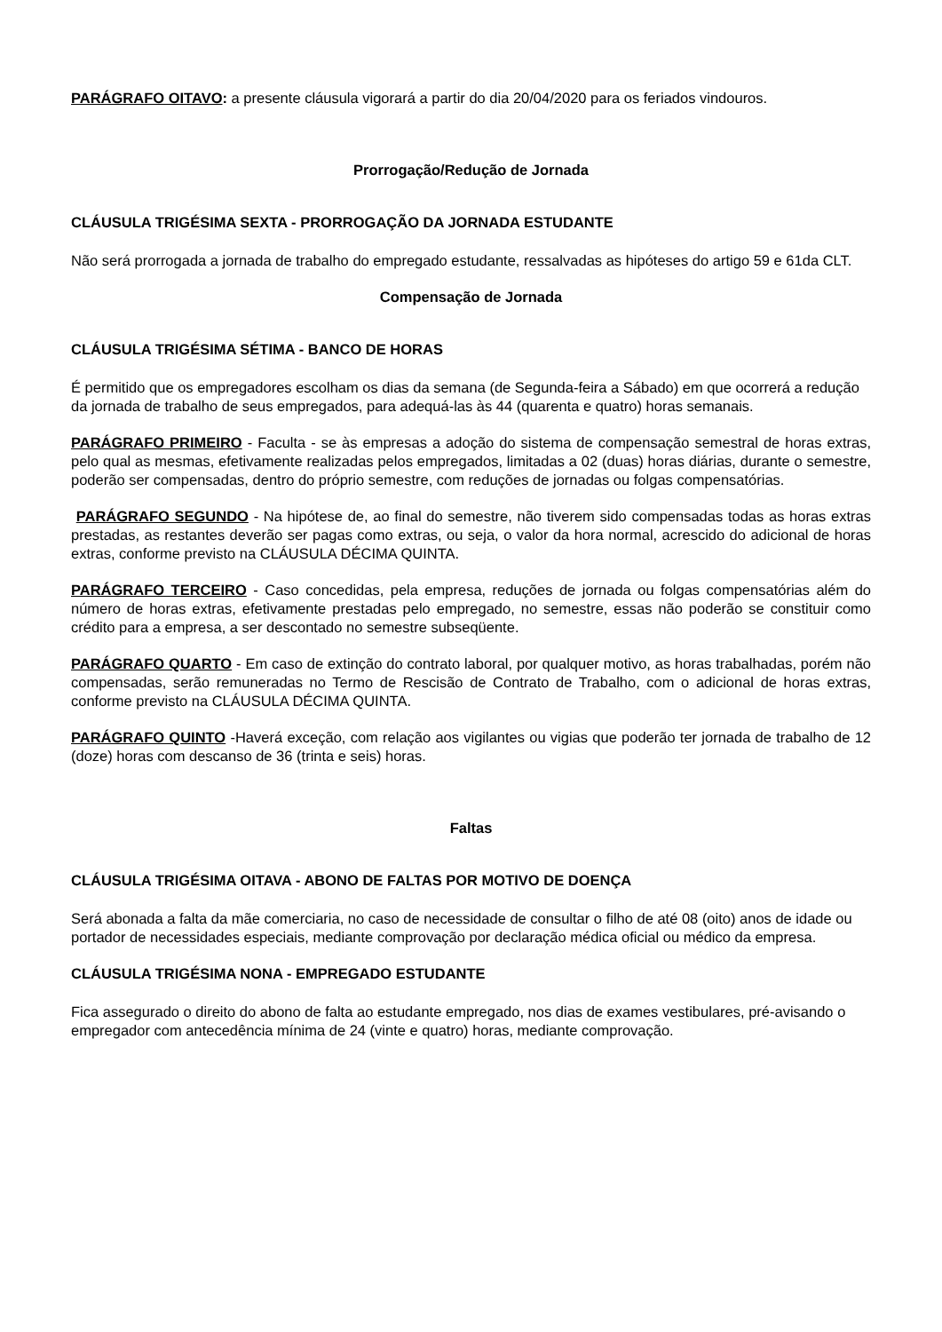PARÁGRAFO OITAVO: a presente cláusula vigorará a partir do dia 20/04/2020 para os feriados vindouros.
Prorrogação/Redução de Jornada
CLÁUSULA TRIGÉSIMA SEXTA - PRORROGAÇÃO DA JORNADA ESTUDANTE
Não será prorrogada a jornada de trabalho do empregado estudante, ressalvadas as hipóteses do artigo 59 e 61da CLT.
Compensação de Jornada
CLÁUSULA TRIGÉSIMA SÉTIMA - BANCO DE HORAS
É permitido que os empregadores escolham os dias da semana (de Segunda-feira a Sábado) em que ocorrerá a redução da jornada de trabalho de seus empregados, para adequá-las às 44 (quarenta e quatro) horas semanais.
PARÁGRAFO PRIMEIRO - Faculta - se às empresas a adoção do sistema de compensação semestral de horas extras, pelo qual as mesmas, efetivamente realizadas pelos empregados, limitadas a 02 (duas) horas diárias, durante o semestre, poderão ser compensadas, dentro do próprio semestre, com reduções de jornadas ou folgas compensatórias.
PARÁGRAFO SEGUNDO - Na hipótese de, ao final do semestre, não tiverem sido compensadas todas as horas extras prestadas, as restantes deverão ser pagas como extras, ou seja, o valor da hora normal, acrescido do adicional de horas extras, conforme previsto na CLÁUSULA DÉCIMA QUINTA.
PARÁGRAFO TERCEIRO - Caso concedidas, pela empresa, reduções de jornada ou folgas compensatórias além do número de horas extras, efetivamente prestadas pelo empregado, no semestre, essas não poderão se constituir como crédito para a empresa, a ser descontado no semestre subseqüente.
PARÁGRAFO QUARTO - Em caso de extinção do contrato laboral, por qualquer motivo, as horas trabalhadas, porém não compensadas, serão remuneradas no Termo de Rescisão de Contrato de Trabalho, com o adicional de horas extras, conforme previsto na CLÁUSULA DÉCIMA QUINTA.
PARÁGRAFO QUINTO -Haverá exceção, com relação aos vigilantes ou vigias que poderão ter jornada de trabalho de 12 (doze) horas com descanso de 36 (trinta e seis) horas.
Faltas
CLÁUSULA TRIGÉSIMA OITAVA - ABONO DE FALTAS POR MOTIVO DE DOENÇA
Será abonada a falta da mãe comerciaria, no caso de necessidade de consultar o filho de até 08 (oito) anos de idade ou portador de necessidades especiais, mediante comprovação por declaração médica oficial ou médico da empresa.
CLÁUSULA TRIGÉSIMA NONA - EMPREGADO ESTUDANTE
Fica assegurado o direito do abono de falta ao estudante empregado, nos dias de exames vestibulares, pré-avisando o empregador com antecedência mínima de 24 (vinte e quatro) horas, mediante comprovação.